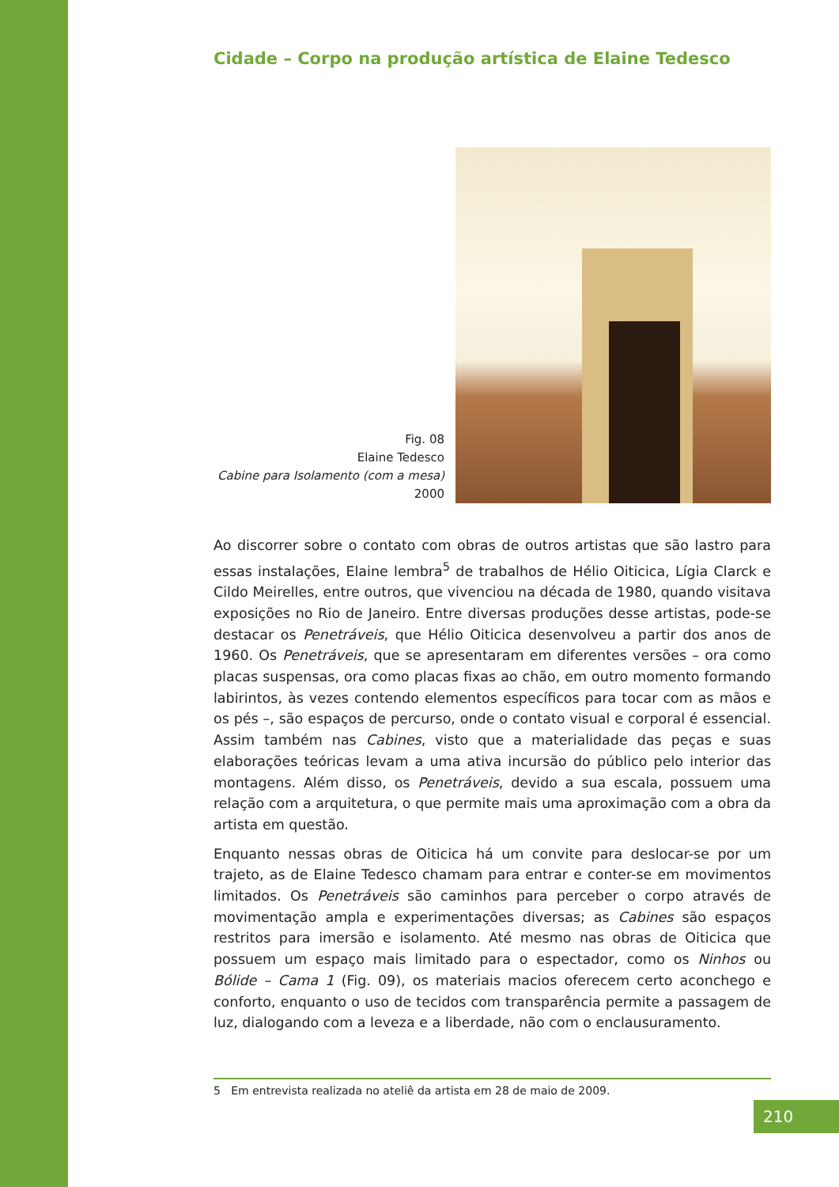Cidade – Corpo na produção artística de Elaine Tedesco
Fig. 08
Elaine Tedesco
Cabine para Isolamento (com a mesa)
2000
Ao discorrer sobre o contato com obras de outros artistas que são lastro para essas instalações, Elaine lembra<sup>5</sup> de trabalhos de Hélio Oiticica, Lígia Clarck e Cildo Meirelles, entre outros, que vivenciou na década de 1980, quando visitava exposições no Rio de Janeiro. Entre diversas produções desse artistas, pode-se destacar os Penetráveis, que Hélio Oiticica desenvolveu a partir dos anos de 1960. Os Penetráveis, que se apresentaram em diferentes versões – ora como placas suspensas, ora como placas fixas ao chão, em outro momento formando labirintos, às vezes contendo elementos específicos para tocar com as mãos e os pés –, são espaços de percurso, onde o contato visual e corporal é essencial. Assim também nas Cabines, visto que a materialidade das peças e suas elaborações teóricas levam a uma ativa incursão do público pelo interior das montagens. Além disso, os Penetráveis, devido a sua escala, possuem uma relação com a arquitetura, o que permite mais uma aproximação com a obra da artista em questão.
Enquanto nessas obras de Oiticica há um convite para deslocar-se por um trajeto, as de Elaine Tedesco chamam para entrar e conter-se em movimentos limitados. Os Penetráveis são caminhos para perceber o corpo através de movimentação ampla e experimentações diversas; as Cabines são espaços restritos para imersão e isolamento. Até mesmo nas obras de Oiticica que possuem um espaço mais limitado para o espectador, como os Ninhos ou Bólide – Cama 1 (Fig. 09), os materiais macios oferecem certo aconchego e conforto, enquanto o uso de tecidos com transparência permite a passagem de luz, dialogando com a leveza e a liberdade, não com o enclausuramento.
5 Em entrevista realizada no ateliê da artista em 28 de maio de 2009.
210